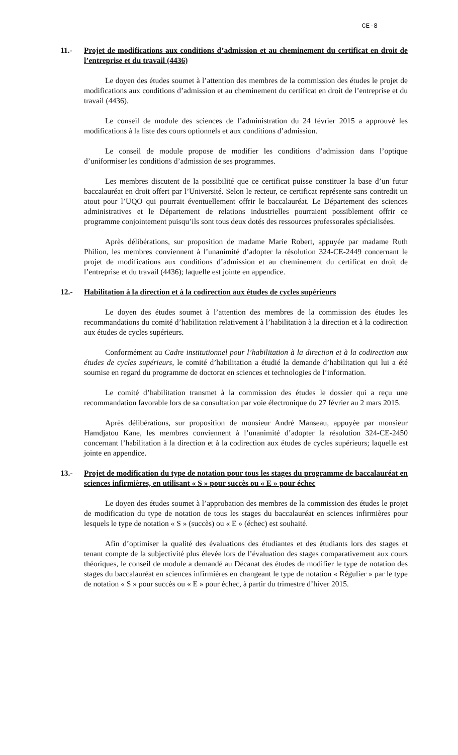CE-8
11.- Projet de modifications aux conditions d’admission et au cheminement du certificat en droit de l’entreprise et du travail (4436)
Le doyen des études soumet à l’attention des membres de la commission des études le projet de modifications aux conditions d’admission et au cheminement du certificat en droit de l’entreprise et du travail (4436).
Le conseil de module des sciences de l’administration du 24 février 2015 a approuvé les modifications à la liste des cours optionnels et aux conditions d’admission.
Le conseil de module propose de modifier les conditions d’admission dans l’optique d’uniformiser les conditions d’admission de ses programmes.
Les membres discutent de la possibilité que ce certificat puisse constituer la base d’un futur baccalauréat en droit offert par l’Université. Selon le recteur, ce certificat représente sans contredit un atout pour l’UQO qui pourrait éventuellement offrir le baccalauréat. Le Département des sciences administratives et le Département de relations industrielles pourraient possiblement offrir ce programme conjointement puisqu’ils sont tous deux dotés des ressources professorales spécialisées.
Après délibérations, sur proposition de madame Marie Robert, appuyée par madame Ruth Philion, les membres conviennent à l’unanimité d’adopter la résolution 324-CE-2449 concernant le projet de modifications aux conditions d’admission et au cheminement du certificat en droit de l’entreprise et du travail (4436); laquelle est jointe en appendice.
12.- Habilitation à la direction et à la codirection aux études de cycles supérieurs
Le doyen des études soumet à l’attention des membres de la commission des études les recommandations du comité d’habilitation relativement à l’habilitation à la direction et à la codirection aux études de cycles supérieurs.
Conformément au Cadre institutionnel pour l’habilitation à la direction et à la codirection aux études de cycles supérieurs, le comité d’habilitation a étudié la demande d’habilitation qui lui a été soumise en regard du programme de doctorat en sciences et technologies de l’information.
Le comité d’habilitation transmet à la commission des études le dossier qui a reçu une recommandation favorable lors de sa consultation par voie électronique du 27 février au 2 mars 2015.
Après délibérations, sur proposition de monsieur André Manseau, appuyée par monsieur Hamdjatou Kane, les membres conviennent à l’unanimité d’adopter la résolution 324-CE-2450 concernant l’habilitation à la direction et à la codirection aux études de cycles supérieurs; laquelle est jointe en appendice.
13.- Projet de modification du type de notation pour tous les stages du programme de baccalauréat en sciences infirmières, en utilisant « S » pour succès ou « E » pour échec
Le doyen des études soumet à l’approbation des membres de la commission des études le projet de modification du type de notation de tous les stages du baccalauréat en sciences infirmières pour lesquels le type de notation « S » (succès) ou « E » (échec) est souhaité.
Afin d’optimiser la qualité des évaluations des étudiantes et des étudiants lors des stages et tenant compte de la subjectivité plus élevée lors de l’évaluation des stages comparativement aux cours théoriques, le conseil de module a demandé au Décanat des études de modifier le type de notation des stages du baccalauréat en sciences infirmières en changeant le type de notation « Régulier » par le type de notation « S » pour succès ou « E » pour échec, à partir du trimestre d’hiver 2015.